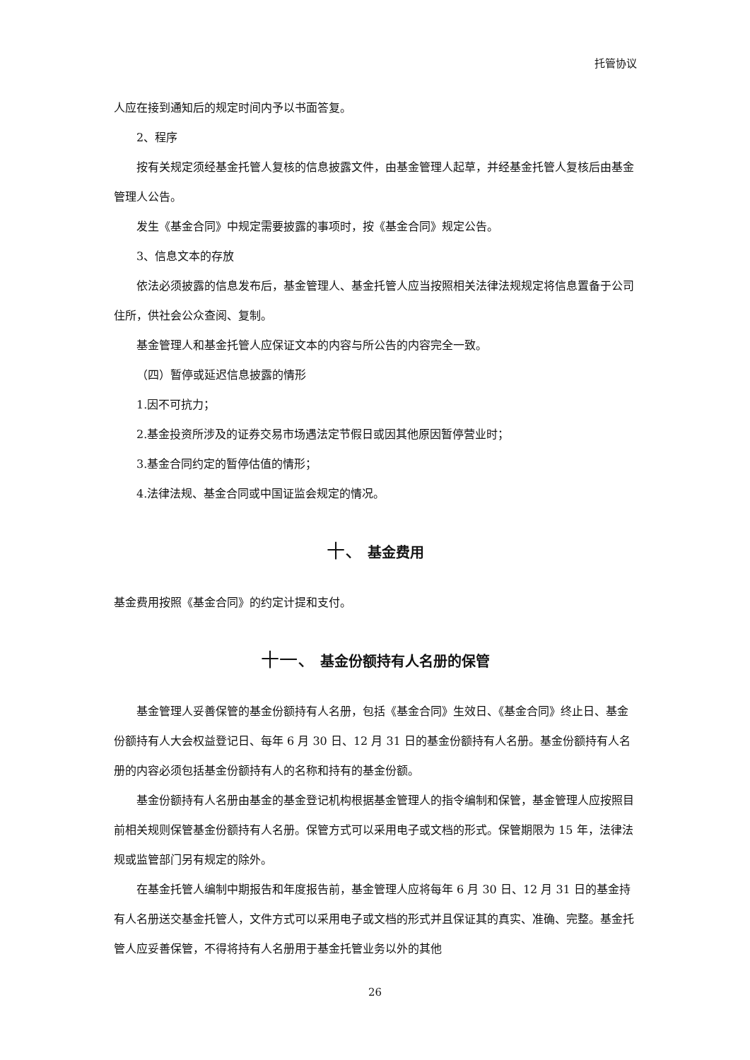托管协议
人应在接到通知后的规定时间内予以书面答复。
2、程序
按有关规定须经基金托管人复核的信息披露文件，由基金管理人起草，并经基金托管人复核后由基金管理人公告。
发生《基金合同》中规定需要披露的事项时，按《基金合同》规定公告。
3、信息文本的存放
依法必须披露的信息发布后，基金管理人、基金托管人应当按照相关法律法规规定将信息置备于公司住所，供社会公众查阅、复制。
基金管理人和基金托管人应保证文本的内容与所公告的内容完全一致。
（四）暂停或延迟信息披露的情形
1.因不可抗力；
2.基金投资所涉及的证券交易市场遇法定节假日或因其他原因暂停营业时；
3.基金合同约定的暂停估值的情形；
4.法律法规、基金合同或中国证监会规定的情况。
十、 基金费用
基金费用按照《基金合同》的约定计提和支付。
十一、 基金份额持有人名册的保管
基金管理人妥善保管的基金份额持有人名册，包括《基金合同》生效日、《基金合同》终止日、基金份额持有人大会权益登记日、每年 6 月 30 日、12 月 31 日的基金份额持有人名册。基金份额持有人名册的内容必须包括基金份额持有人的名称和持有的基金份额。
基金份额持有人名册由基金的基金登记机构根据基金管理人的指令编制和保管，基金管理人应按照目前相关规则保管基金份额持有人名册。保管方式可以采用电子或文档的形式。保管期限为 15 年，法律法规或监管部门另有规定的除外。
在基金托管人编制中期报告和年度报告前，基金管理人应将每年 6 月 30 日、12 月 31 日的基金持有人名册送交基金托管人，文件方式可以采用电子或文档的形式并且保证其的真实、准确、完整。基金托管人应妥善保管，不得将持有人名册用于基金托管业务以外的其他
26